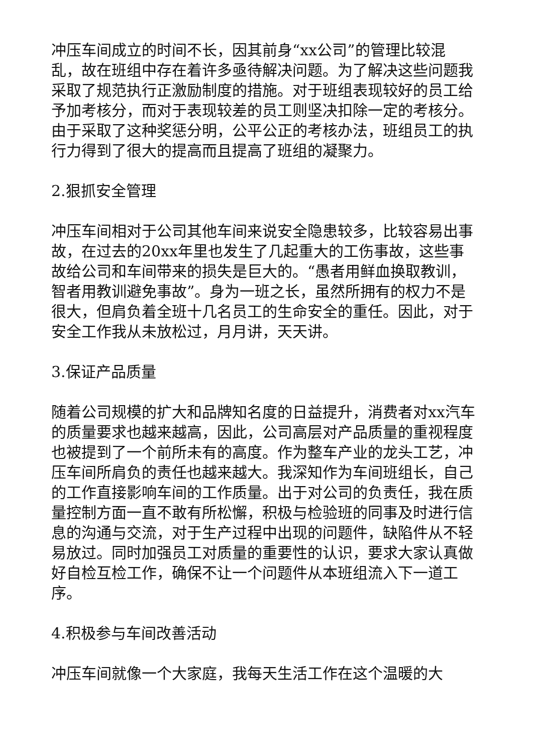冲压车间成立的时间不长，因其前身“xx公司”的管理比较混乱，故在班组中存在着许多亟待解决问题。为了解决这些问题我采取了规范执行正激励制度的措施。对于班组表现较好的员工给予加考核分，而对于表现较差的员工则坚决扣除一定的考核分。由于采取了这种奖惩分明，公平公正的考核办法，班组员工的执行力得到了很大的提高而且提高了班组的凝聚力。
2.狠抓安全管理
冲压车间相对于公司其他车间来说安全隐患较多，比较容易出事故，在过去的20xx年里也发生了几起重大的工伤事故，这些事故给公司和车间带来的损失是巨大的。“愚者用鲜血换取教训，智者用教训避免事故”。身为一班之长，虽然所拥有的权力不是很大，但肩负着全班十几名员工的生命安全的重任。因此，对于安全工作我从未放松过，月月讲，天天讲。
3.保证产品质量
随着公司规模的扩大和品牌知名度的日益提升，消费者对xx汽车的质量要求也越来越高，因此，公司高层对产品质量的重视程度也被提到了一个前所未有的高度。作为整车产业的龙头工艺，冲压车间所肩负的责任也越来越大。我深知作为车间班组长，自己的工作直接影响车间的工作质量。出于对公司的负责任，我在质量控制方面一直不敢有所松懈，积极与检验班的同事及时进行信息的沟通与交流，对于生产过程中出现的问题件，缺陷件从不轻易放过。同时加强员工对质量的重要性的认识，要求大家认真做好自检互检工作，确保不让一个问题件从本班组流入下一道工序。
4.积极参与车间改善活动
冲压车间就像一个大家庭，我每天生活工作在这个温暖的大